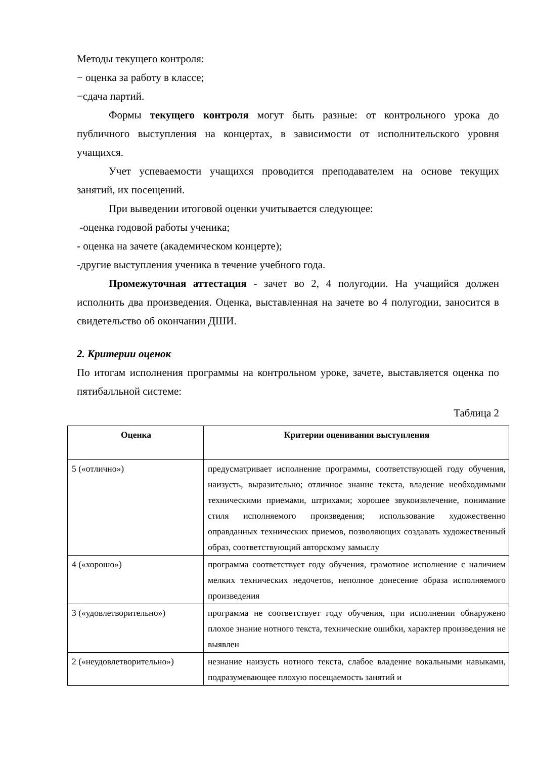Методы текущего контроля:
− оценка за работу в классе;
−сдача партий.
Формы текущего контроля могут быть разные: от контрольного урока до публичного выступления на концертах, в зависимости от исполнительского уровня учащихся.
Учет успеваемости учащихся проводится преподавателем на основе текущих занятий, их посещений.
При выведении итоговой оценки учитывается следующее:
-оценка годовой работы ученика;
- оценка на зачете (академическом концерте);
-другие выступления ученика в течение учебного года.
Промежуточная аттестация - зачет во 2, 4 полугодии. На учащийся должен исполнить два произведения. Оценка, выставленная на зачете во 4 полугодии, заносится в свидетельство об окончании ДШИ.
2. Критерии оценок
По итогам исполнения программы на контрольном уроке, зачете, выставляется оценка по пятибалльной системе:
Таблица 2
| Оценка | Критерии оценивания выступления |
| --- | --- |
| 5 («отлично») | предусматривает исполнение программы, соответствующей году обучения, наизусть, выразительно; отличное знание текста, владение необходимыми техническими приемами, штрихами; хорошее звукоизвлечение, понимание стиля исполняемого произведения; использование художественно оправданных технических приемов, позволяющих создавать художественный образ, соответствующий авторскому замыслу |
| 4 («хорошо») | программа соответствует году обучения, грамотное исполнение с наличием мелких технических недочетов, неполное донесение образа исполняемого произведения |
| 3 («удовлетворительно») | программа не соответствует году обучения, при исполнении обнаружено плохое знание нотного текста, технические ошибки, характер произведения не выявлен |
| 2 («неудовлетворительно») | незнание наизусть нотного текста, слабое владение вокальными навыками, подразумевающее плохую посещаемость занятий и |